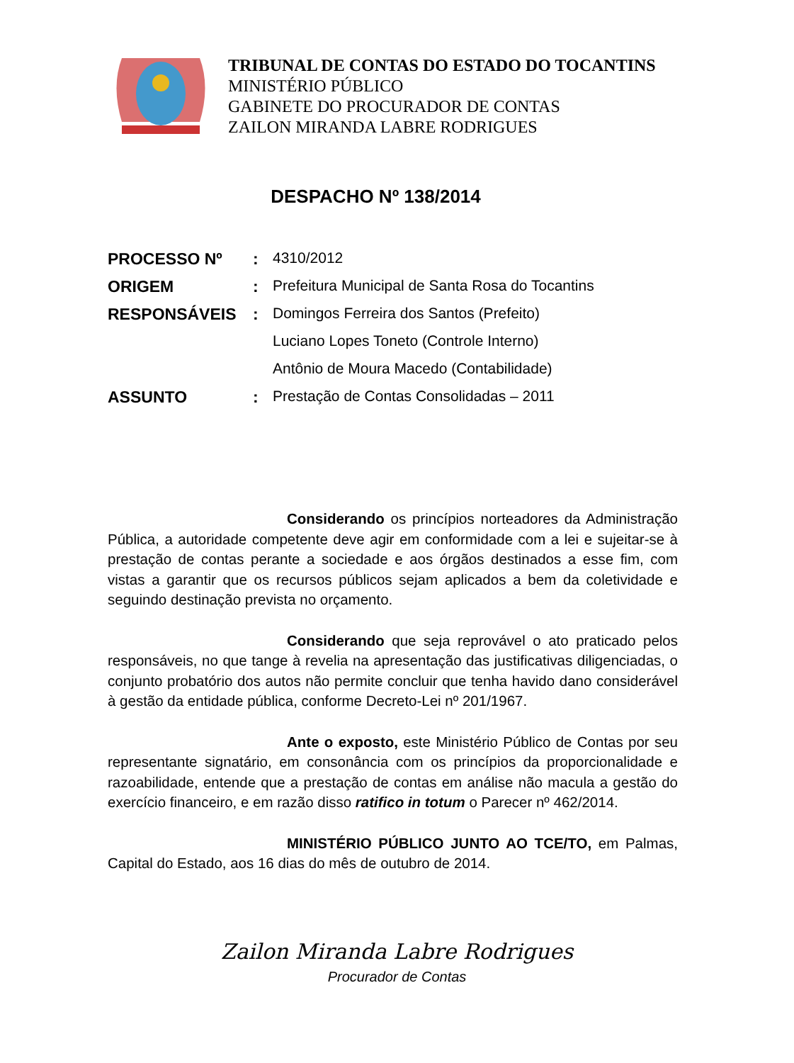TRIBUNAL DE CONTAS DO ESTADO DO TOCANTINS
MINISTÉRIO PÚBLICO
GABINETE DO PROCURADOR DE CONTAS
ZAILON MIRANDA LABRE RODRIGUES
DESPACHO Nº 138/2014
| PROCESSO Nº | : | 4310/2012 |
| ORIGEM | : | Prefeitura Municipal de Santa Rosa do Tocantins |
| RESPONSÁVEIS | : | Domingos Ferreira dos Santos (Prefeito) |
| | | Luciano Lopes Toneto (Controle Interno) |
| | | Antônio de Moura Macedo (Contabilidade) |
| ASSUNTO | : | Prestação de Contas Consolidadas – 2011 |
Considerando os princípios norteadores da Administração Pública, a autoridade competente deve agir em conformidade com a lei e sujeitar-se à prestação de contas perante a sociedade e aos órgãos destinados a esse fim, com vistas a garantir que os recursos públicos sejam aplicados a bem da coletividade e seguindo destinação prevista no orçamento.
Considerando que seja reprovável o ato praticado pelos responsáveis, no que tange à revelia na apresentação das justificativas diligenciadas, o conjunto probatório dos autos não permite concluir que tenha havido dano considerável à gestão da entidade pública, conforme Decreto-Lei nº 201/1967.
Ante o exposto, este Ministério Público de Contas por seu representante signatário, em consonância com os princípios da proporcionalidade e razoabilidade, entende que a prestação de contas em análise não macula a gestão do exercício financeiro, e em razão disso ratifico in totum o Parecer nº 462/2014.
MINISTÉRIO PÚBLICO JUNTO AO TCE/TO, em Palmas, Capital do Estado, aos 16 dias do mês de outubro de 2014.
Zailon Miranda Labre Rodrigues
Procurador de Contas